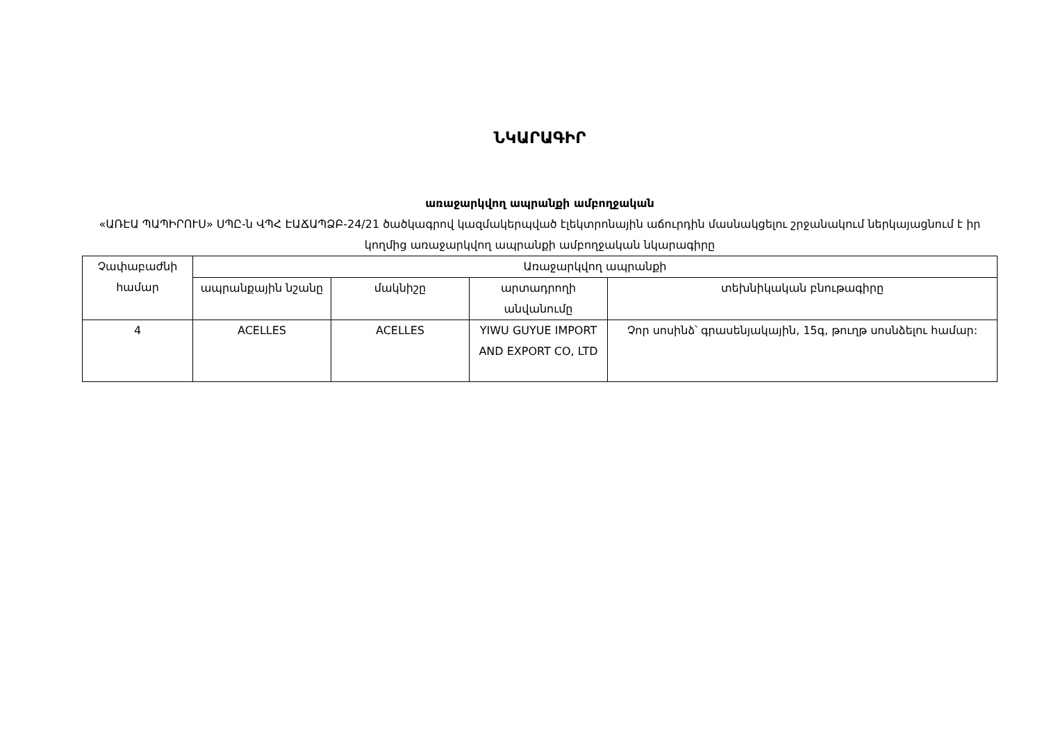ՆԿԱՐԱԳԻՐ
առաջարկվող ապրանքի ամբողջական
«ԱՌԷԱ ՊԱՊԻՐՈՒՍ» ՍՊԸ-ն ՎՊՀ ԷԱՃԱՊՁԲ-24/21 ծածկագրով կազմակերպված էլեկտրոնային աճուրդին մասնակցելու շրջանակում ներկայացնում է իր կողմից առաջարկվող ապրանքի ամբողջական նկարագիրը
| Չափաբաժնի համար | Առաջարկվող ապրանքի | | | |
| | ապրանքային նշանը | մակնիշը | արտադրողի անվանումը | տեխնիկական բնութագիրը |
| 4 | ACELLES | ACELLES | YIWU GUYUE IMPORT AND EXPORT CO, LTD | Չոր սոսինձ՝ գրասենյակային, 15գ, թուղթ սոսնձելու համար: |